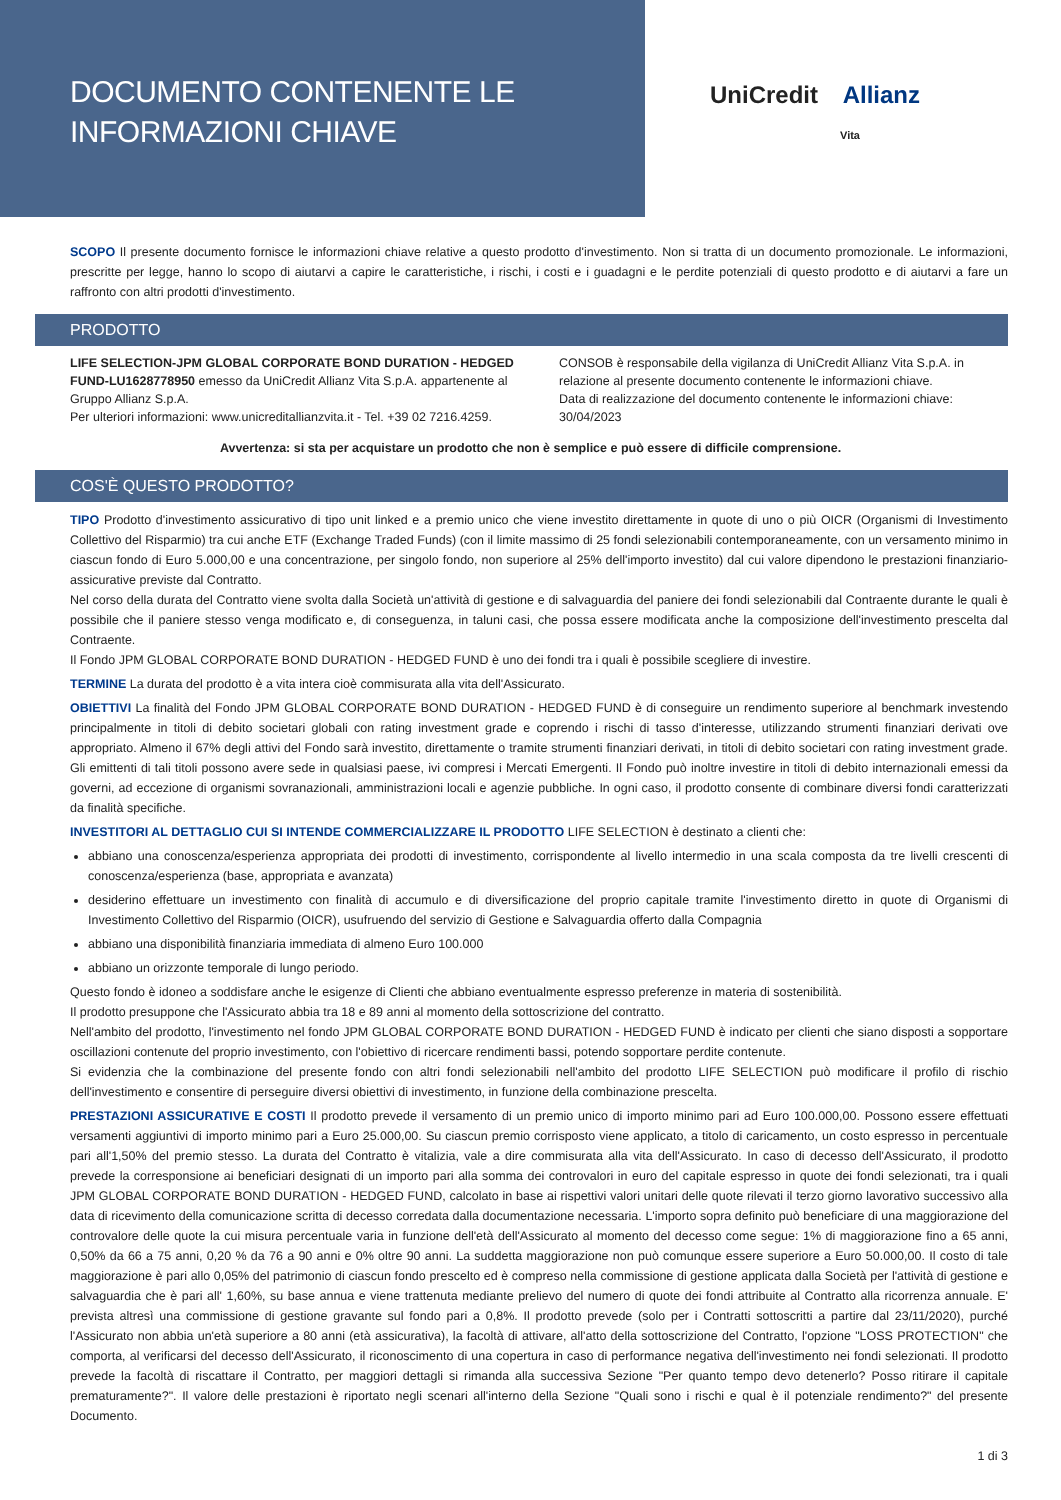DOCUMENTO CONTENENTE LE
INFORMAZIONI CHIAVE
UniCredit Allianz
Vita
SCOPO Il presente documento fornisce le informazioni chiave relative a questo prodotto d'investimento. Non si tratta di un documento promozionale. Le informazioni, prescritte per legge, hanno lo scopo di aiutarvi a capire le caratteristiche, i rischi, i costi e i guadagni e le perdite potenziali di questo prodotto e di aiutarvi a fare un raffronto con altri prodotti d'investimento.
PRODOTTO
LIFE SELECTION-JPM GLOBAL CORPORATE BOND DURATION - HEDGED FUND-LU1628778950 emesso da UniCredit Allianz Vita S.p.A. appartenente al Gruppo Allianz S.p.A.
Per ulteriori informazioni: www.unicreditallianzvita.it - Tel. +39 02 7216.4259.
CONSOB è responsabile della vigilanza di UniCredit Allianz Vita S.p.A. in relazione al presente documento contenente le informazioni chiave.
Data di realizzazione del documento contenente le informazioni chiave: 30/04/2023
Avvertenza: si sta per acquistare un prodotto che non è semplice e può essere di difficile comprensione.
COS'È QUESTO PRODOTTO?
TIPO Prodotto d'investimento assicurativo di tipo unit linked e a premio unico che viene investito direttamente in quote di uno o più OICR (Organismi di Investimento Collettivo del Risparmio) tra cui anche ETF (Exchange Traded Funds) (con il limite massimo di 25 fondi selezionabili contemporaneamente, con un versamento minimo in ciascun fondo di Euro 5.000,00 e una concentrazione, per singolo fondo, non superiore al 25% dell'importo investito) dal cui valore dipendono le prestazioni finanziario-assicurative previste dal Contratto.
Nel corso della durata del Contratto viene svolta dalla Società un'attività di gestione e di salvaguardia del paniere dei fondi selezionabili dal Contraente durante le quali è possibile che il paniere stesso venga modificato e, di conseguenza, in taluni casi, che possa essere modificata anche la composizione dell'investimento prescelta dal Contraente.
Il Fondo JPM GLOBAL CORPORATE BOND DURATION - HEDGED FUND è uno dei fondi tra i quali è possibile scegliere di investire.
TERMINE La durata del prodotto è a vita intera cioè commisurata alla vita dell'Assicurato.
OBIETTIVI La finalità del Fondo JPM GLOBAL CORPORATE BOND DURATION - HEDGED FUND è di conseguire un rendimento superiore al benchmark investendo principalmente in titoli di debito societari globali con rating investment grade e coprendo i rischi di tasso d'interesse, utilizzando strumenti finanziari derivati ove appropriato. Almeno il 67% degli attivi del Fondo sarà investito, direttamente o tramite strumenti finanziari derivati, in titoli di debito societari con rating investment grade. Gli emittenti di tali titoli possono avere sede in qualsiasi paese, ivi compresi i Mercati Emergenti. Il Fondo può inoltre investire in titoli di debito internazionali emessi da governi, ad eccezione di organismi sovranazionali, amministrazioni locali e agenzie pubbliche. In ogni caso, il prodotto consente di combinare diversi fondi caratterizzati da finalità specifiche.
INVESTITORI AL DETTAGLIO CUI SI INTENDE COMMERCIALIZZARE IL PRODOTTO LIFE SELECTION è destinato a clienti che:
abbiano una conoscenza/esperienza appropriata dei prodotti di investimento, corrispondente al livello intermedio in una scala composta da tre livelli crescenti di conoscenza/esperienza (base, appropriata e avanzata)
desiderino effettuare un investimento con finalità di accumulo e di diversificazione del proprio capitale tramite l'investimento diretto in quote di Organismi di Investimento Collettivo del Risparmio (OICR), usufruendo del servizio di Gestione e Salvaguardia offerto dalla Compagnia
abbiano una disponibilità finanziaria immediata di almeno Euro 100.000
abbiano un orizzonte temporale di lungo periodo.
Questo fondo è idoneo a soddisfare anche le esigenze di Clienti che abbiano eventualmente espresso preferenze in materia di sostenibilità.
Il prodotto presuppone che l'Assicurato abbia tra 18 e 89 anni al momento della sottoscrizione del contratto.
Nell'ambito del prodotto, l'investimento nel fondo JPM GLOBAL CORPORATE BOND DURATION - HEDGED FUND è indicato per clienti che siano disposti a sopportare oscillazioni contenute del proprio investimento, con l'obiettivo di ricercare rendimenti bassi, potendo sopportare perdite contenute.
Si evidenzia che la combinazione del presente fondo con altri fondi selezionabili nell'ambito del prodotto LIFE SELECTION può modificare il profilo di rischio dell'investimento e consentire di perseguire diversi obiettivi di investimento, in funzione della combinazione prescelta.
PRESTAZIONI ASSICURATIVE E COSTI Il prodotto prevede il versamento di un premio unico di importo minimo pari ad Euro 100.000,00. Possono essere effettuati versamenti aggiuntivi di importo minimo pari a Euro 25.000,00. Su ciascun premio corrisposto viene applicato, a titolo di caricamento, un costo espresso in percentuale pari all'1,50% del premio stesso. La durata del Contratto è vitalizia, vale a dire commisurata alla vita dell'Assicurato. In caso di decesso dell'Assicurato, il prodotto prevede la corresponsione ai beneficiari designati di un importo pari alla somma dei controvalori in euro del capitale espresso in quote dei fondi selezionati, tra i quali JPM GLOBAL CORPORATE BOND DURATION - HEDGED FUND, calcolato in base ai rispettivi valori unitari delle quote rilevati il terzo giorno lavorativo successivo alla data di ricevimento della comunicazione scritta di decesso corredata dalla documentazione necessaria. L'importo sopra definito può beneficiare di una maggiorazione del controvalore delle quote la cui misura percentuale varia in funzione dell'età dell'Assicurato al momento del decesso come segue: 1% di maggiorazione fino a 65 anni, 0,50% da 66 a 75 anni, 0,20 % da 76 a 90 anni e 0% oltre 90 anni. La suddetta maggiorazione non può comunque essere superiore a Euro 50.000,00. Il costo di tale maggiorazione è pari allo 0,05% del patrimonio di ciascun fondo prescelto ed è compreso nella commissione di gestione applicata dalla Società per l'attività di gestione e salvaguardia che è pari all' 1,60%, su base annua e viene trattenuta mediante prelievo del numero di quote dei fondi attribuite al Contratto alla ricorrenza annuale. E' prevista altresì una commissione di gestione gravante sul fondo pari a 0,8%. Il prodotto prevede (solo per i Contratti sottoscritti a partire dal 23/11/2020), purché l'Assicurato non abbia un'età superiore a 80 anni (età assicurativa), la facoltà di attivare, all'atto della sottoscrizione del Contratto, l'opzione "LOSS PROTECTION" che comporta, al verificarsi del decesso dell'Assicurato, il riconoscimento di una copertura in caso di performance negativa dell'investimento nei fondi selezionati. Il prodotto prevede la facoltà di riscattare il Contratto, per maggiori dettagli si rimanda alla successiva Sezione "Per quanto tempo devo detenerlo? Posso ritirare il capitale prematuramente?". Il valore delle prestazioni è riportato negli scenari all'interno della Sezione "Quali sono i rischi e qual è il potenziale rendimento?" del presente Documento.
1 di 3